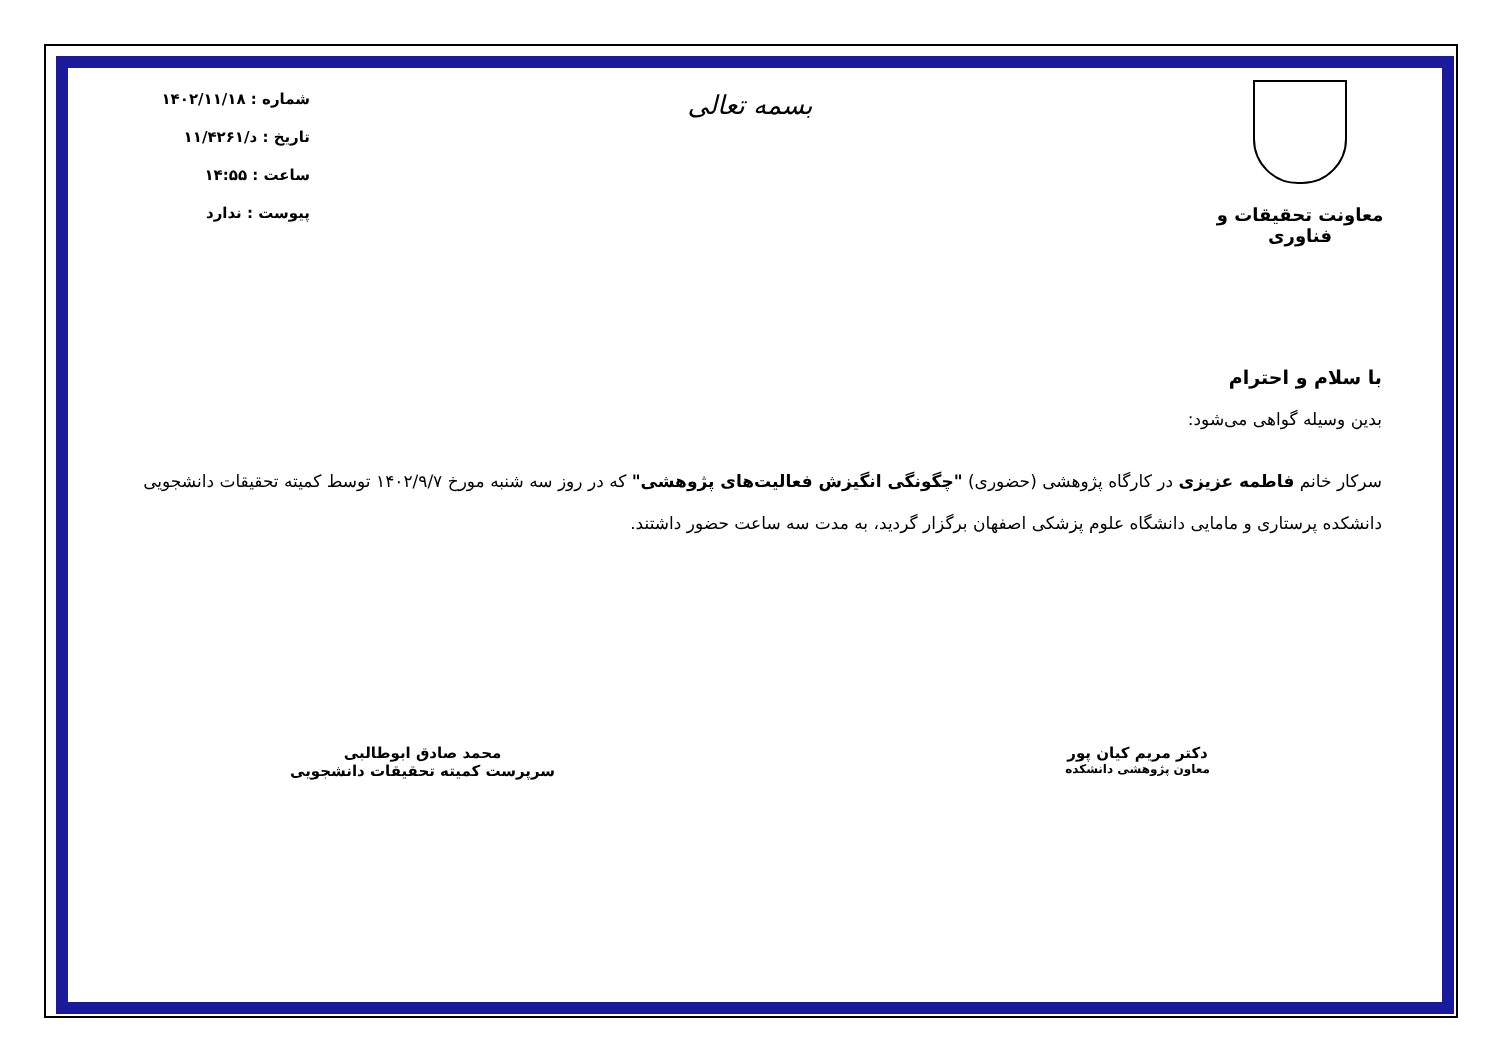معاونت تحقیقات و فناوری
بسمه تعالی
شماره : ۱۴۰۲/۱۱/۱۸
تاریخ : د/۱۱/۴۲۶۱
ساعت : ۱۴:۵۵
پیوست : ندارد
با سلام و احترام
بدین وسیله گواهی می‌شود:
سرکار خانم فاطمه عزیزی در کارگاه پژوهشی (حضوری) "چگونگی انگیزش فعالیت‌های پژوهشی" که در روز سه شنبه مورخ ۱۴۰۲/۹/۷ توسط کمیته تحقیقات دانشجویی دانشکده پرستاری و مامایی دانشگاه علوم پزشکی اصفهان برگزار گردید، به مدت سه ساعت حضور داشتند.
دکتر مریم کیان پور
معاون پژوهشی دانشکده
محمد صادق ابوطالبی
سرپرست کمیته تحقیقات دانشجویی